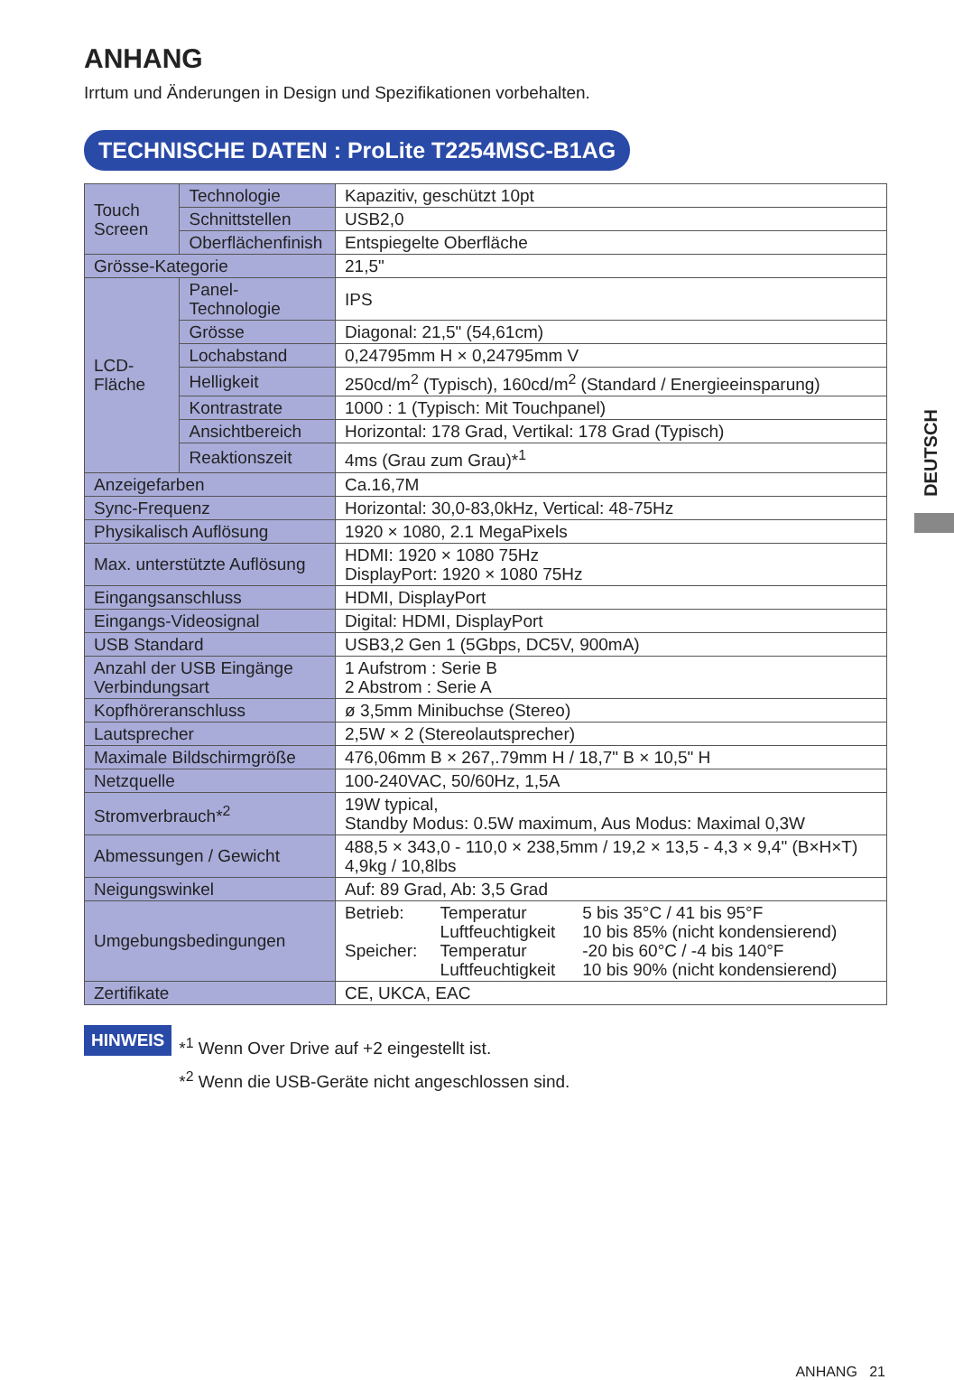ANHANG
Irrtum und Änderungen in Design und Spezifikationen vorbehalten.
TECHNISCHE DATEN : ProLite T2254MSC-B1AG
| Touch Screen | Technologie | Kapazitiv, geschützt 10pt |
| | Schnittstellen | USB2,0 |
| | Oberflächenfinish | Entspiegelte Oberfläche |
| Grösse-Kategorie | | 21,5" |
| LCD- Fläche | Panel-Technologie | IPS |
| | Grösse | Diagonal: 21,5" (54,61cm) |
| | Lochabstand | 0,24795mm H × 0,24795mm V |
| | Helligkeit | 250cd/m<sup>2</sup> (Typisch), 160cd/m<sup>2</sup> (Standard / Energieeinsparung) |
| | Kontrastrate | 1000 : 1 (Typisch: Mit Touchpanel) |
| | Ansichtbereich | Horizontal: 178 Grad, Vertikal: 178 Grad (Typisch) |
| | Reaktionszeit | 4ms (Grau zum Grau)*<sup>1</sup> |
| Anzeigefarben | | Ca.16,7M |
| Sync-Frequenz | | Horizontal: 30,0-83,0kHz, Vertical: 48-75Hz |
| Physikalisch Auflösung | | 1920 × 1080, 2.1 MegaPixels |
| Max. unterstützte Auflösung | | HDMI: 1920 × 1080 75Hz DisplayPort: 1920 × 1080 75Hz |
| Eingangsanschluss | | HDMI, DisplayPort |
| Eingangs-Videosignal | | Digital: HDMI, DisplayPort |
| USB Standard | | USB3,2 Gen 1 (5Gbps, DC5V, 900mA) |
| Anzahl der USB Eingänge Verbindungsart | | 1 Aufstrom : Serie B 2 Abstrom : Serie A |
| Kopfhöreranschluss | | ø 3,5mm Minibuchse (Stereo) |
| Lautsprecher | | 2,5W × 2 (Stereolautsprecher) |
| Maximale Bildschirmgröße | | 476,06mm B × 267,.79mm H / 18,7" B × 10,5" H |
| Netzquelle | | 100-240VAC, 50/60Hz, 1,5A |
| Stromverbrauch*<sup>2</sup> | | 19W typical, Standby Modus: 0.5W maximum, Aus Modus: Maximal 0,3W |
| Abmessungen / Gewicht | | 488,5 × 343,0 - 110,0 × 238,5mm / 19,2 × 13,5 - 4,3 × 9,4" (B×H×T) 4,9kg / 10,8lbs |
| Neigungswinkel | | Auf: 89 Grad, Ab: 3,5 Grad |
| Umgebungsbedingungen | | / Betrieb: / Temperatur / 5 bis 35°C / 41 bis 95°F / / / Luftfeuchtigkeit / 10 bis 85% (nicht kondensierend) / / Speicher: / Temperatur / -20 bis 60°C / -4 bis 140°F / / / Luftfeuchtigkeit / 10 bis 90% (nicht kondensierend) / |
| Zertifikate | | CE, UKCA, EAC |
HINWEIS
*<sup>1</sup> Wenn Over Drive auf +2 eingestellt ist.
*<sup>2</sup> Wenn die USB-Geräte nicht angeschlossen sind.
DEUTSCH
ANHANG 21